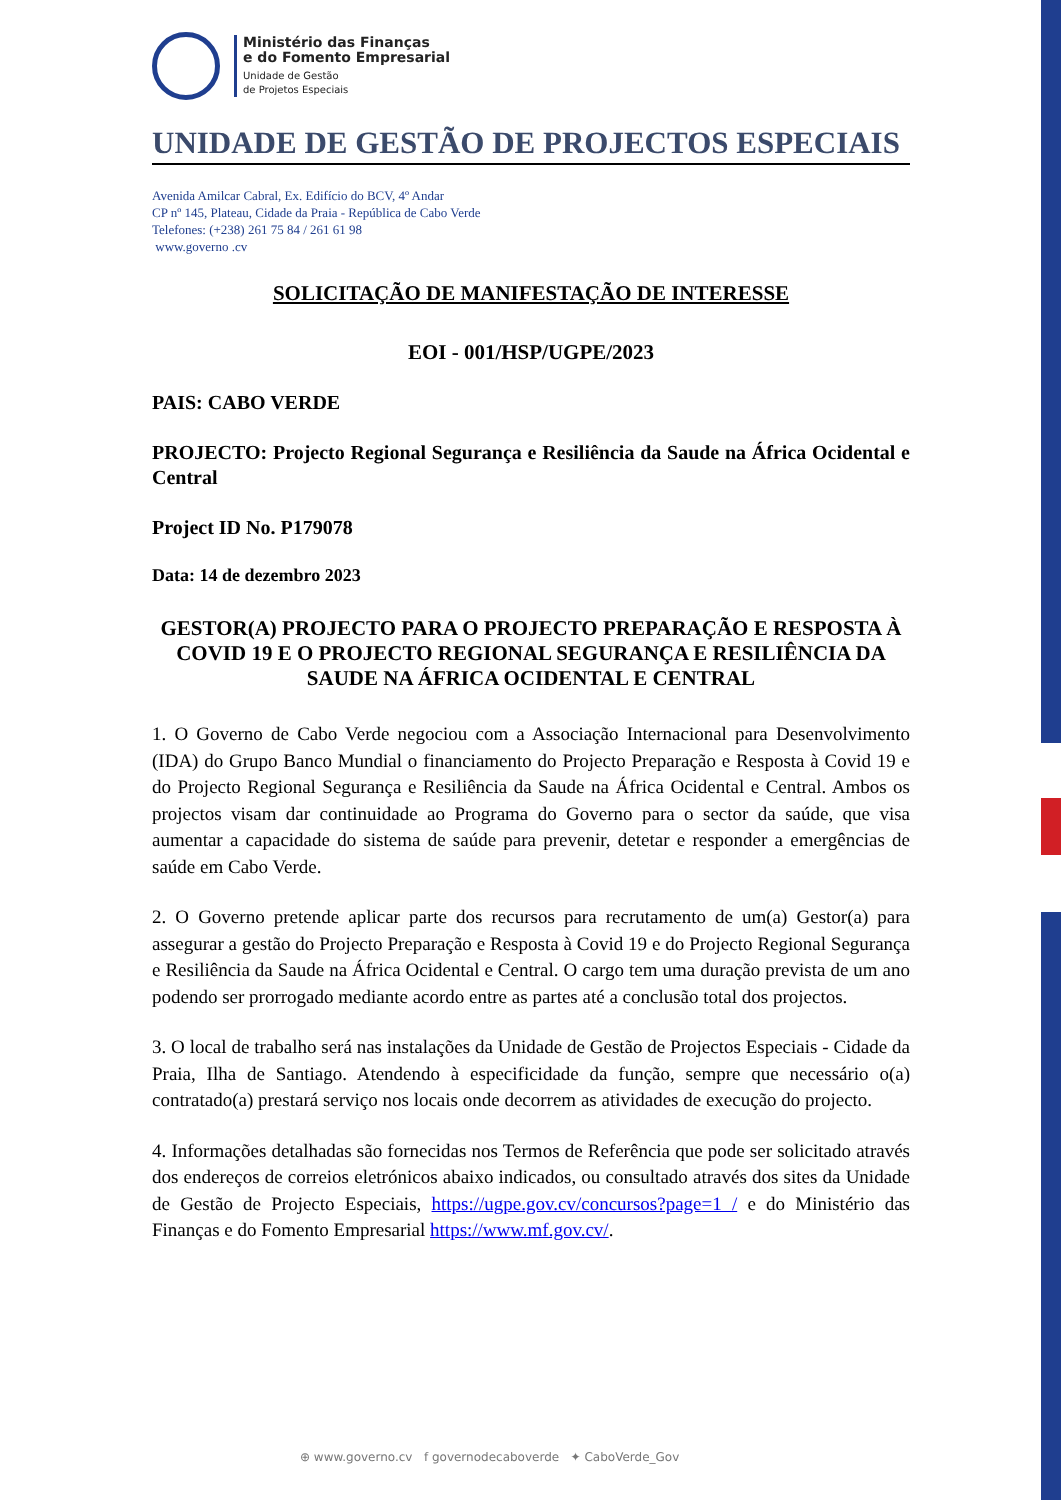Ministério das Finanças
e do Fomento Empresarial
Unidade de Gestão
de Projetos Especiais
UNIDADE DE GESTÃO DE PROJECTOS ESPECIAIS
Avenida Amilcar Cabral, Ex. Edifício do BCV, 4º Andar
CP nº 145, Plateau, Cidade da Praia - República de Cabo Verde
Telefones: (+238) 261 75 84 / 261 61 98
www.governo .cv
SOLICITAÇÃO DE MANIFESTAÇÃO DE INTERESSE
EOI - 001/HSP/UGPE/2023
PAIS: CABO VERDE
PROJECTO: Projecto Regional Segurança e Resiliência da Saude na África Ocidental e Central
Project ID No. P179078
Data: 14 de dezembro 2023
GESTOR(A) PROJECTO PARA O PROJECTO PREPARAÇÃO E RESPOSTA À COVID 19 E O PROJECTO REGIONAL SEGURANÇA E RESILIÊNCIA DA SAUDE NA ÁFRICA OCIDENTAL E CENTRAL
1. O Governo de Cabo Verde negociou com a Associação Internacional para Desenvolvimento (IDA) do Grupo Banco Mundial o financiamento do Projecto Preparação e Resposta à Covid 19 e do Projecto Regional Segurança e Resiliência da Saude na África Ocidental e Central. Ambos os projectos visam dar continuidade ao Programa do Governo para o sector da saúde, que visa aumentar a capacidade do sistema de saúde para prevenir, detetar e responder a emergências de saúde em Cabo Verde.
2. O Governo pretende aplicar parte dos recursos para recrutamento de um(a) Gestor(a) para assegurar a gestão do Projecto Preparação e Resposta à Covid 19 e do Projecto Regional Segurança e Resiliência da Saude na África Ocidental e Central. O cargo tem uma duração prevista de um ano podendo ser prorrogado mediante acordo entre as partes até a conclusão total dos projectos.
3. O local de trabalho será nas instalações da Unidade de Gestão de Projectos Especiais - Cidade da Praia, Ilha de Santiago. Atendendo à especificidade da função, sempre que necessário o(a) contratado(a) prestará serviço nos locais onde decorrem as atividades de execução do projecto.
4. Informações detalhadas são fornecidas nos Termos de Referência que pode ser solicitado através dos endereços de correios eletrónicos abaixo indicados, ou consultado através dos sites da Unidade de Gestão de Projecto Especiais, https://ugpe.gov.cv/concursos?page=1 / e do Ministério das Finanças e do Fomento Empresarial https://www.mf.gov.cv/.
⊕ www.governo.cv f governodecaboverde ✦ CaboVerde_Gov